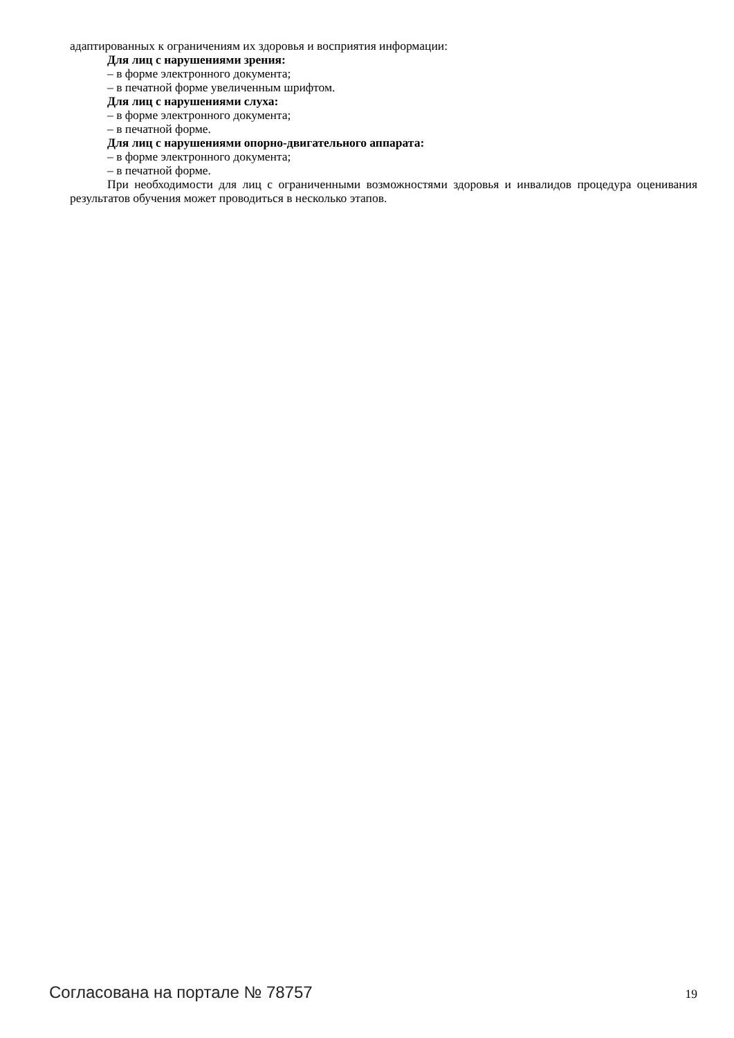адаптированных к ограничениям их здоровья и восприятия информации:
Для лиц с нарушениями зрения:
– в форме электронного документа;
– в печатной форме увеличенным шрифтом.
Для лиц с нарушениями слуха:
– в форме электронного документа;
– в печатной форме.
Для лиц с нарушениями опорно-двигательного аппарата:
– в форме электронного документа;
– в печатной форме.
При необходимости для лиц с ограниченными возможностями здоровья и инвалидов процедура оценивания результатов обучения может проводиться в несколько этапов.
Согласована на портале № 78757 19